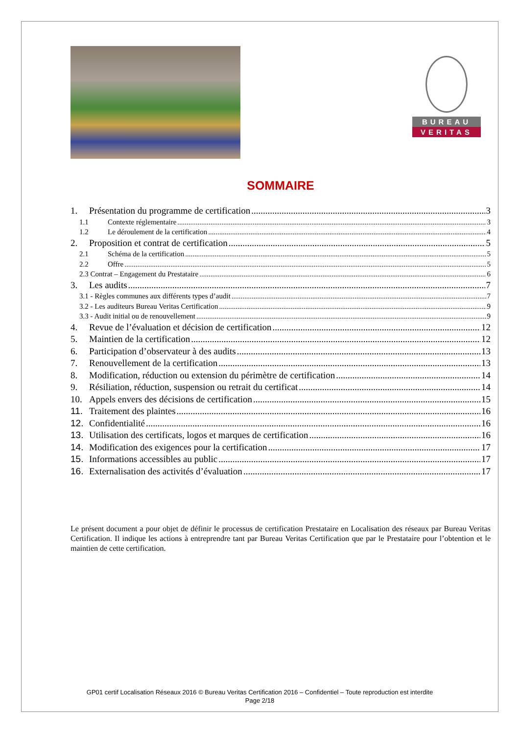BUREAU
VERITAS
SOMMAIRE
1. Présentation du programme de certification 3
1.1 Contexte réglementaire 3
1.2 Le déroulement de la certification 4
2. Proposition et contrat de certification 5
2.1 Schéma de la certification 5
2.2 Offre 5
2.3 Contrat – Engagement du Prestataire 6
3. Les audits 7
3.1 - Règles communes aux différents types d’audit 7
3.2 - Les auditeurs Bureau Veritas Certification 9
3.3 - Audit initial ou de renouvellement 9
4. Revue de l’évaluation et décision de certification 12
5. Maintien de la certification 12
6. Participation d’observateur à des audits 13
7. Renouvellement de la certification 13
8. Modification, réduction ou extension du périmètre de certification 14
9. Résiliation, réduction, suspension ou retrait du certificat 14
10. Appels envers des décisions de certification 15
11. Traitement des plaintes 16
12. Confidentialité 16
13. Utilisation des certificats, logos et marques de certification 16
14. Modification des exigences pour la certification 17
15. Informations accessibles au public 17
16. Externalisation des activités d’évaluation 17
Le présent document a pour objet de définir le processus de certification Prestataire en Localisation des réseaux par Bureau Veritas Certification. Il indique les actions à entreprendre tant par Bureau Veritas Certification que par le Prestataire pour l’obtention et le maintien de cette certification.
GP01 certif Localisation Réseaux 2016 © Bureau Veritas Certification 2016 – Confidentiel – Toute reproduction est interdite
Page 2/18